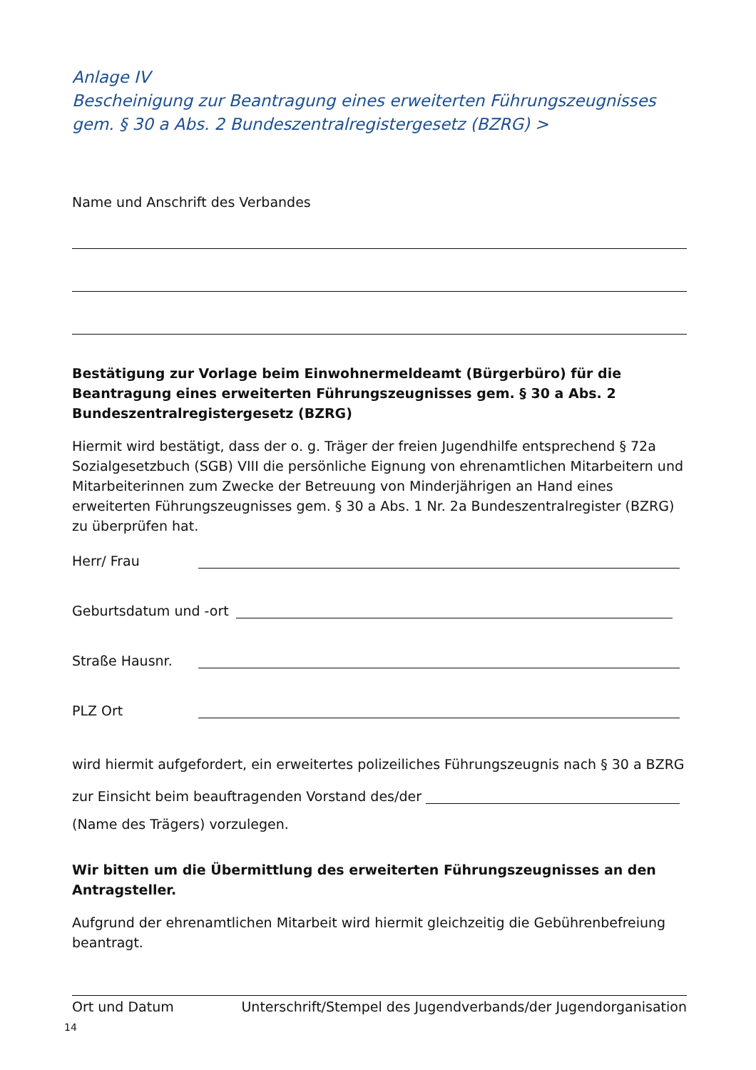Anlage IV
Bescheinigung zur Beantragung eines erweiterten Führungszeugnisses
gem. § 30 a Abs. 2 Bundeszentralregistergesetz (BZRG) >
Name und Anschrift des Verbandes
Bestätigung zur Vorlage beim Einwohnermeldeamt (Bürgerbüro) für die Beantragung eines erweiterten Führungszeugnisses gem. § 30 a Abs. 2 Bundeszentralregistergesetz (BZRG)
Hiermit wird bestätigt, dass der o. g. Träger der freien Jugendhilfe entsprechend § 72a Sozialgesetzbuch (SGB) VIII die persönliche Eignung von ehrenamtlichen Mitarbeitern und Mitarbeiterinnen zum Zwecke der Betreuung von Minderjährigen an Hand eines erweiterten Führungszeugnisses gem. § 30 a Abs. 1 Nr. 2a Bundeszentralregister (BZRG) zu überprüfen hat.
Herr/ Frau
Geburtsdatum und -ort
Straße Hausnr.
PLZ Ort
wird hiermit aufgefordert, ein erweitertes polizeiliches Führungszeugnis nach § 30 a BZRG
zur Einsicht beim beauftragenden Vorstand des/der
(Name des Trägers) vorzulegen.
Wir bitten um die Übermittlung des erweiterten Führungszeugnisses an den Antragsteller.
Aufgrund der ehrenamtlichen Mitarbeit wird hiermit gleichzeitig die Gebührenbefreiung beantragt.
Ort und Datum Unterschrift/Stempel des Jugendverbands/der Jugendorganisation
14